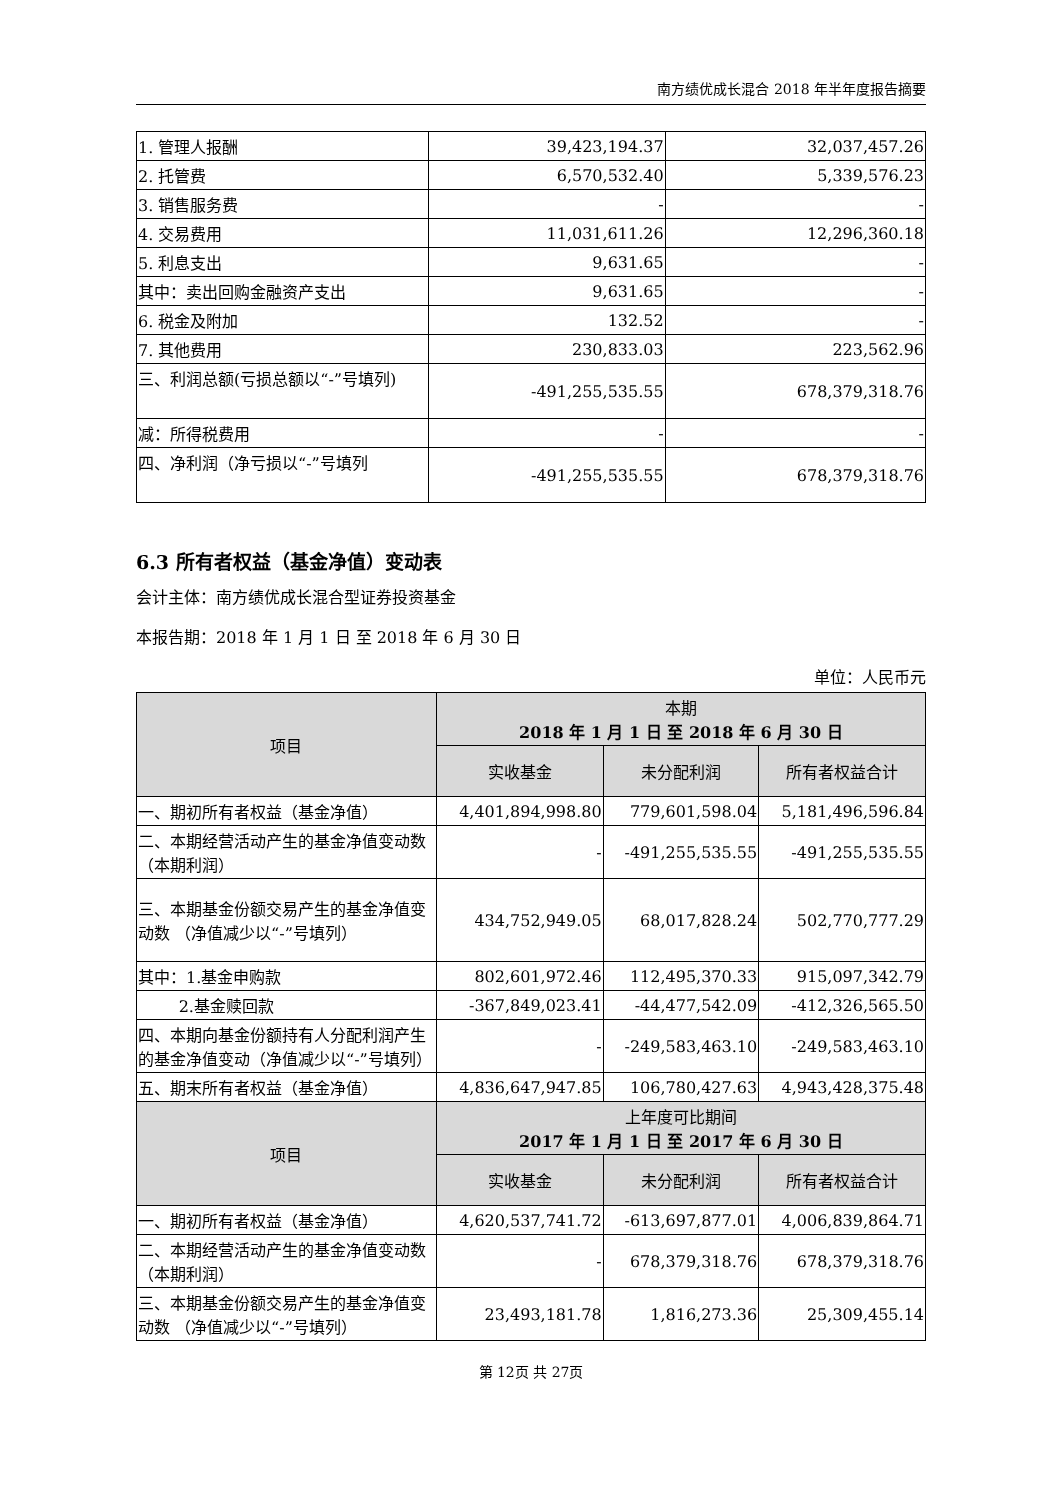南方绩优成长混合 2018 年半年度报告摘要
| 1. 管理人报酬 | 39,423,194.37 | 32,037,457.26 |
| 2. 托管费 | 6,570,532.40 | 5,339,576.23 |
| 3. 销售服务费 | - | - |
| 4. 交易费用 | 11,031,611.26 | 12,296,360.18 |
| 5. 利息支出 | 9,631.65 | - |
| 其中：卖出回购金融资产支出 | 9,631.65 | - |
| 6. 税金及附加 | 132.52 | - |
| 7. 其他费用 | 230,833.03 | 223,562.96 |
| 三、利润总额(亏损总额以“-”号填列) | -491,255,535.55 | 678,379,318.76 |
| 减：所得税费用 | - | - |
| 四、净利润（净亏损以“-”号填列 | -491,255,535.55 | 678,379,318.76 |
6.3 所有者权益（基金净值）变动表
会计主体：南方绩优成长混合型证券投资基金
本报告期：2018 年 1 月 1 日 至 2018 年 6 月 30 日
单位：人民币元
| 项目 | 本期 2018 年 1 月 1 日 至 2018 年 6 月 30 日 | | |
| | 实收基金 | 未分配利润 | 所有者权益合计 |
| 一、期初所有者权益（基金净值） | 4,401,894,998.80 | 779,601,598.04 | 5,181,496,596.84 |
| 二、本期经营活动产生的基金净值变动数（本期利润） | - | -491,255,535.55 | -491,255,535.55 |
| 三、本期基金份额交易产生的基金净值变动数 （净值减少以“-”号填列） | 434,752,949.05 | 68,017,828.24 | 502,770,777.29 |
| 其中：1.基金申购款 | 802,601,972.46 | 112,495,370.33 | 915,097,342.79 |
| 2.基金赎回款 | -367,849,023.41 | -44,477,542.09 | -412,326,565.50 |
| 四、本期向基金份额持有人分配利润产生的基金净值变动（净值减少以“-”号填列） | - | -249,583,463.10 | -249,583,463.10 |
| 五、期末所有者权益（基金净值） | 4,836,647,947.85 | 106,780,427.63 | 4,943,428,375.48 |
| 项目 | 上年度可比期间 2017 年 1 月 1 日 至 2017 年 6 月 30 日 | | |
| | 实收基金 | 未分配利润 | 所有者权益合计 |
| 一、期初所有者权益（基金净值） | 4,620,537,741.72 | -613,697,877.01 | 4,006,839,864.71 |
| 二、本期经营活动产生的基金净值变动数（本期利润） | - | 678,379,318.76 | 678,379,318.76 |
| 三、本期基金份额交易产生的基金净值变动数 （净值减少以“-”号填列） | 23,493,181.78 | 1,816,273.36 | 25,309,455.14 |
第 12页 共 27页